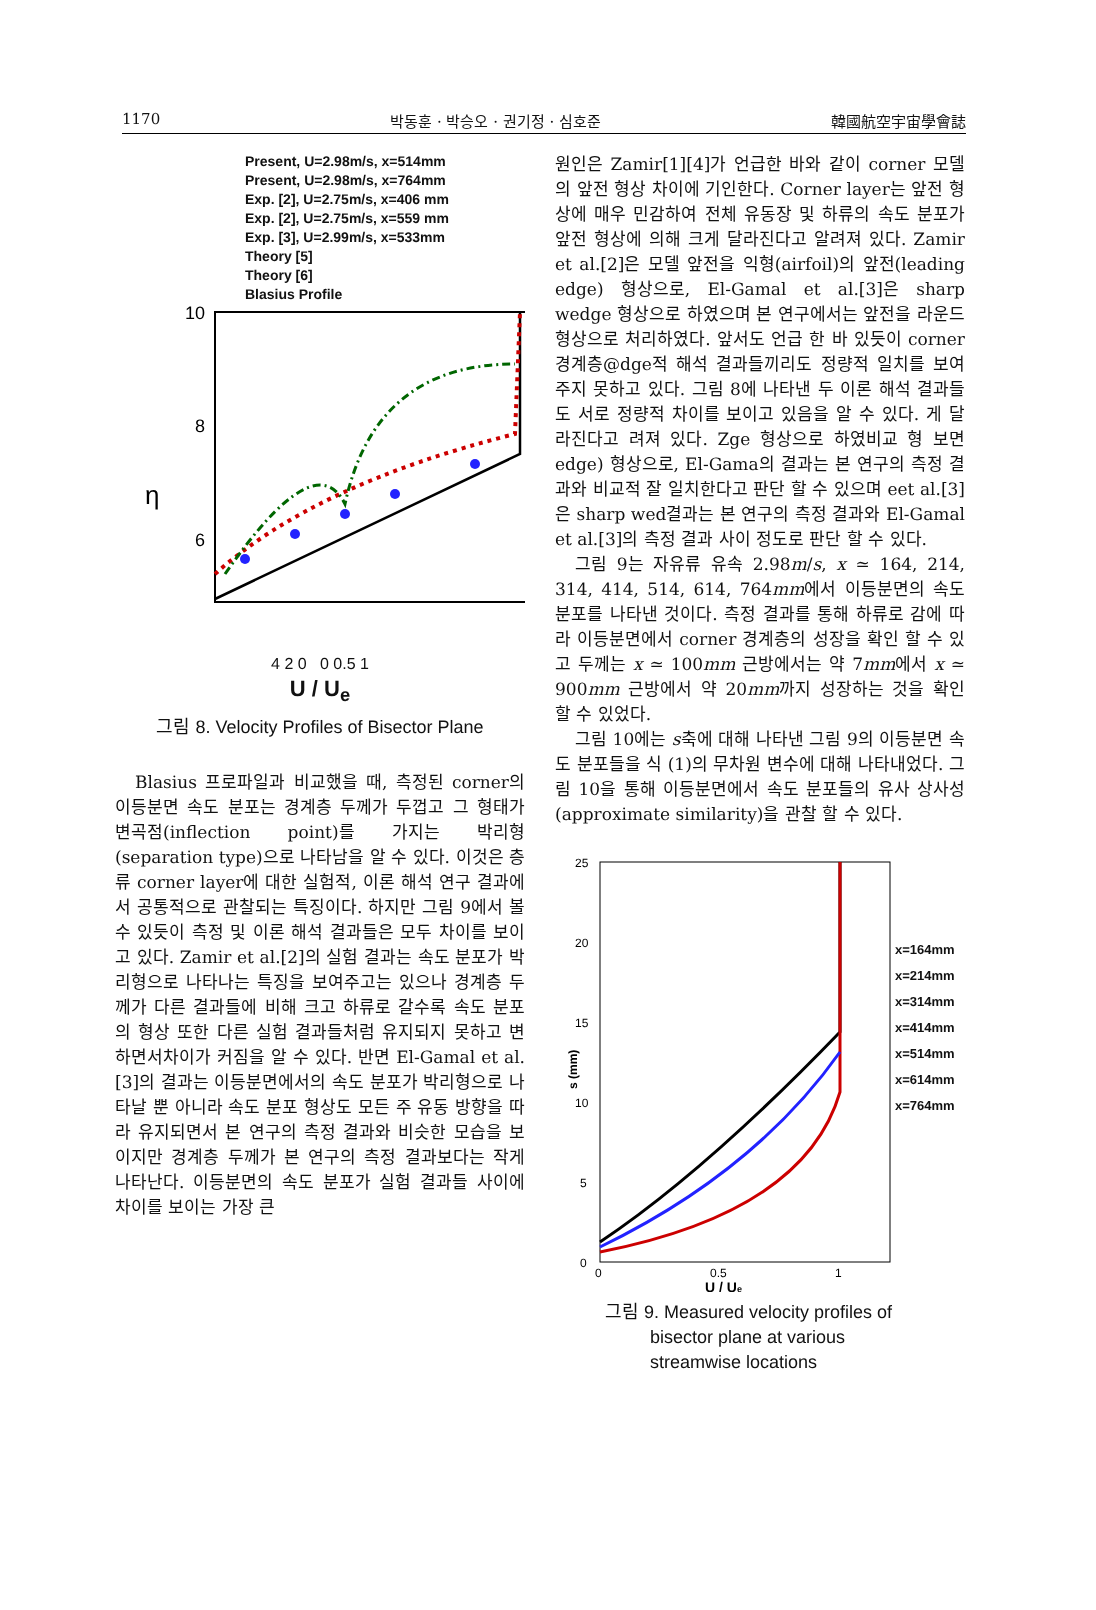1170 박동훈 · 박승오 · 권기정 · 심호준 韓國航空宇宙學會誌
Present, U=2.98m/s, x=514mm
Present, U=2.98m/s, x=764mm
Exp. [2], U=2.75m/s, x=406 mm
Exp. [2], U=2.75m/s, x=559 mm
Exp. [3], U=2.99m/s, x=533mm
Theory [5]
Theory [6]
Blasius Profile
10
8
6
4
η
4 2 0 0 0.5 1
U / U<sub>e</sub>
그림 8. Velocity Profiles of Bisector Plane
Blasius 프로파일과 비교했을 때, 측정된 corner의 이등분면 속도 분포는 경계층 두께가 두껍고 그 형태가 변곡점(inflection point)를 가지는 박리형(separation type)으로 나타남을 알 수 있다. 이것은 층류 corner layer에 대한 실험적, 이론 해석 연구 결과에서 공통적으로 관찰되는 특징이다. 하지만 그림 9에서 볼 수 있듯이 측정 및 이론 해석 결과들은 모두 차이를 보이고 있다. Zamir et al.[2]의 실험 결과는 속도 분포가 박리형으로 나타나는 특징을 보여주고는 있으나 경계층 두께가 다른 결과들에 비해 크고 하류로 갈수록 속도 분포의 형상 또한 다른 실험 결과들처럼 유지되지 못하고 변하면서차이가 커짐을 알 수 있다. 반면 El-Gamal et al.[3]의 결과는 이등분면에서의 속도 분포가 박리형으로 나타날 뿐 아니라 속도 분포 형상도 모든 주 유동 방향을 따라 유지되면서 본 연구의 측정 결과와 비슷한 모습을 보이지만 경계층 두께가 본 연구의 측정 결과보다는 작게 나타난다. 이등분면의 속도 분포가 실험 결과들 사이에 차이를 보이는 가장 큰
원인은 Zamir[1][4]가 언급한 바와 같이 corner 모델의 앞전 형상 차이에 기인한다. Corner layer는 앞전 형상에 매우 민감하여 전체 유동장 및 하류의 속도 분포가 앞전 형상에 의해 크게 달라진다고 알려져 있다. Zamir et al.[2]은 모델 앞전을 익형(airfoil)의 앞전(leading edge) 형상으로, El-Gamal et al.[3]은 sharp wedge 형상으로 하였으며 본 연구에서는 앞전을 라운드 형상으로 처리하였다. 앞서도 언급 한 바 있듯이 corner 경계층@dge적 해석 결과들끼리도 정량적 일치를 보여주지 못하고 있다. 그림 8에 나타낸 두 이론 해석 결과들도 서로 정량적 차이를 보이고 있음을 알 수 있다. 게 달라진다고 려져 있다. Zge 형상으로 하였비교 형 보면 edge) 형상으로, El-Gama의 결과는 본 연구의 측정 결과와 비교적 잘 일치한다고 판단 할 수 있으며 eet al.[3]은 sharp wed결과는 본 연구의 측정 결과와 El-Gamal et al.[3]의 측정 결과 사이 정도로 판단 할 수 있다.
그림 9는 자유류 유속 2.98m/s, x ≃ 164, 214, 314, 414, 514, 614, 764mm에서 이등분면의 속도 분포를 나타낸 것이다. 측정 결과를 통해 하류로 감에 따라 이등분면에서 corner 경계층의 성장을 확인 할 수 있고 두께는 x ≃ 100mm 근방에서는 약 7mm에서 x ≃ 900mm 근방에서 약 20mm까지 성장하는 것을 확인 할 수 있었다.
그림 10에는 s축에 대해 나타낸 그림 9의 이등분면 속도 분포들을 식 (1)의 무차원 변수에 대해 나타내었다. 그림 10을 통해 이등분면에서 속도 분포들의 유사 상사성 (approximate similarity)을 관찰 할 수 있다.
25
20
15
10
5
0
s (mm)
0
0.5
1
U / Ue
x=164mm
x=214mm
x=314mm
x=414mm
x=514mm
x=614mm
x=764mm
그림 9. Measured velocity profiles of
bisector plane at various
streamwise locations